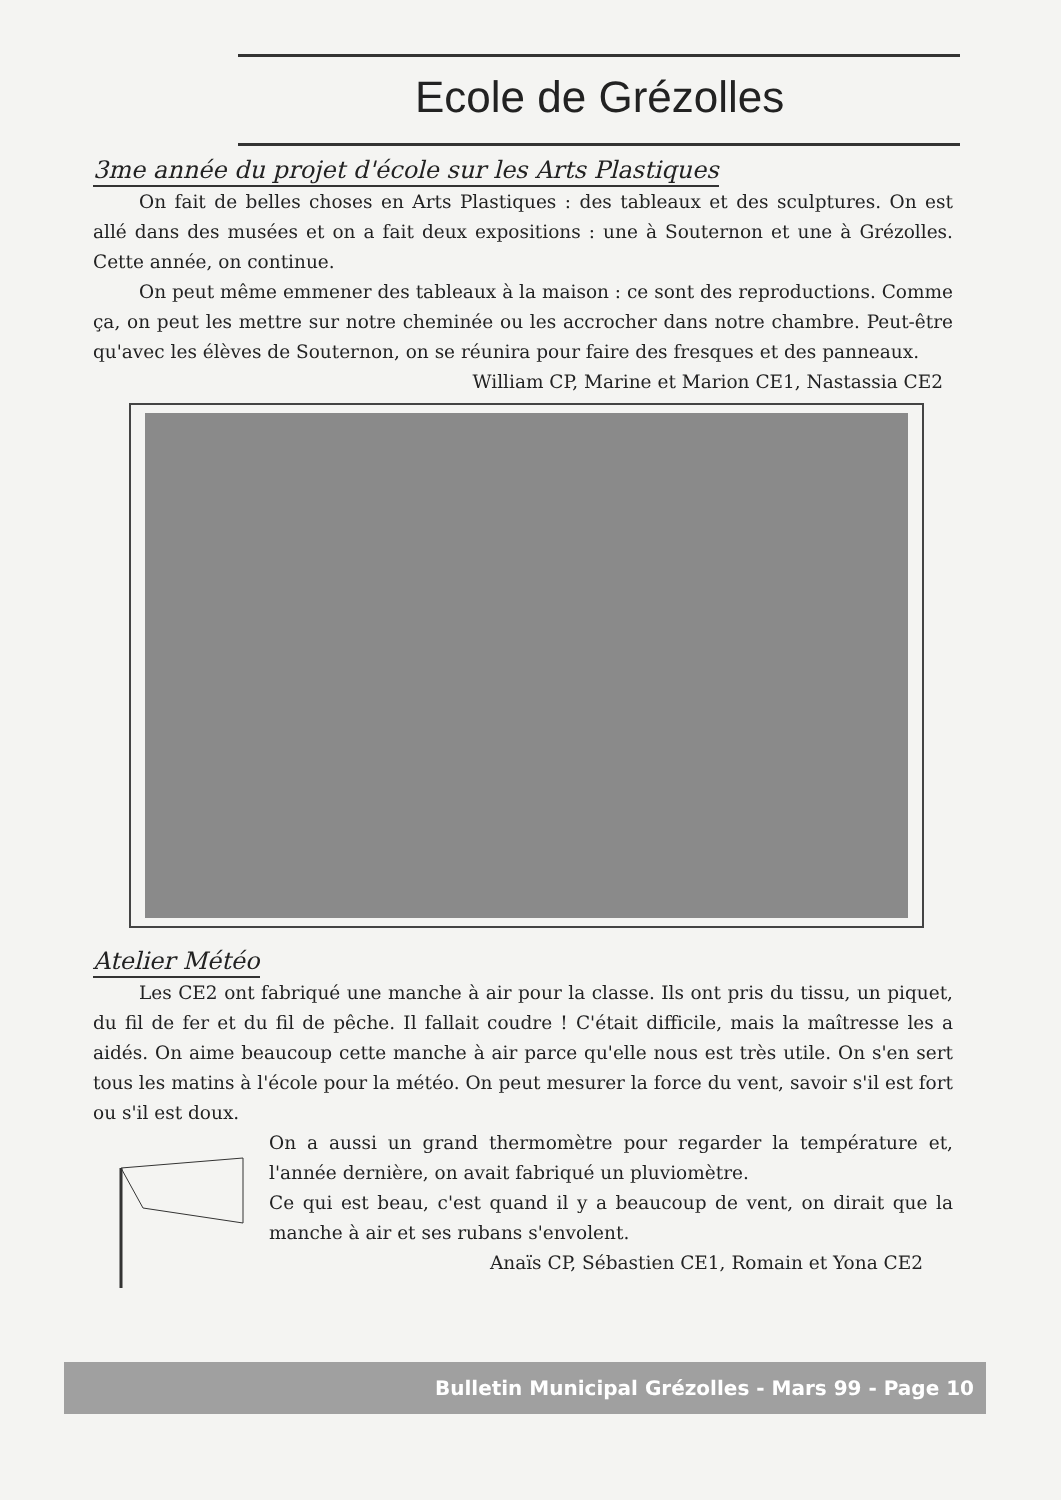Ecole de Grézolles
3me année du projet d'école sur les Arts Plastiques
On fait de belles choses en Arts Plastiques : des tableaux et des sculptures. On est allé dans des musées et on a fait deux expositions : une à Souternon et une à Grézolles. Cette année, on continue.
On peut même emmener des tableaux à la maison : ce sont des reproductions. Comme ça, on peut les mettre sur notre cheminée ou les accrocher dans notre chambre. Peut-être qu'avec les élèves de Souternon, on se réunira pour faire des fresques et des panneaux.
William CP, Marine et Marion CE1, Nastassia CE2
Atelier Météo
Les CE2 ont fabriqué une manche à air pour la classe. Ils ont pris du tissu, un piquet, du fil de fer et du fil de pêche. Il fallait coudre ! C'était difficile, mais la maîtresse les a aidés. On aime beaucoup cette manche à air parce qu'elle nous est très utile. On s'en sert tous les matins à l'école pour la météo. On peut mesurer la force du vent, savoir s'il est fort ou s'il est doux.
On a aussi un grand thermomètre pour regarder la température et, l'année dernière, on avait fabriqué un pluviomètre.
Ce qui est beau, c'est quand il y a beaucoup de vent, on dirait que la manche à air et ses rubans s'envolent.
Anaïs CP, Sébastien CE1, Romain et Yona CE2
Bulletin Municipal Grézolles - Mars 99 - Page 10